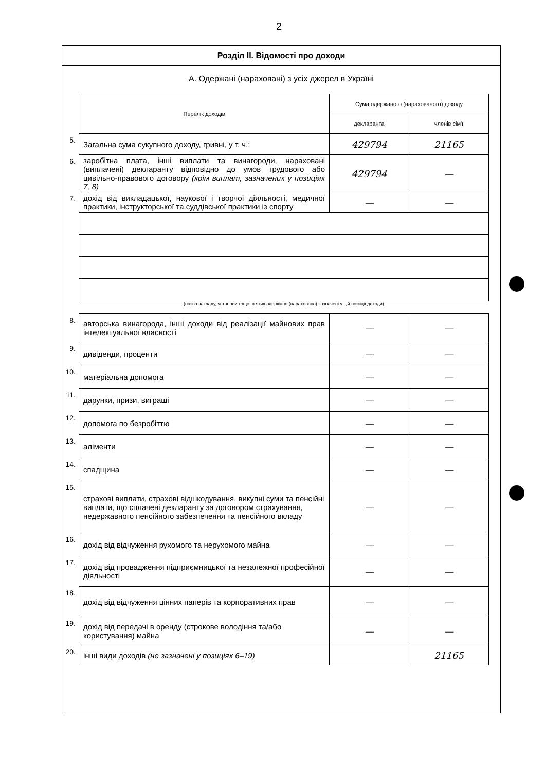2
Розділ ІІ. Відомості про доходи
А. Одержані (нараховані) з усіх джерел в Україні
| | Перелік доходів | Сума одержаного (нарахованого) доходу | |
| | | декларанта | членів сім'ї |
| 5. | Загальна сума сукупного доходу, гривні, у т. ч.: | 429794 | 21165 |
| 6. | заробітна плата, інші виплати та винагороди, нараховані (виплачені) декларанту відповідно до умов трудового або цивільно-правового договору (крім виплат, зазначених у позиціях 7, 8) | 429794 | — |
| 7. | дохід від викладацької, наукової і творчої діяльності, медичної практики, інструкторської та суддівської практики із спорту | — | — |
| | (назва закладу, установи тощо, в яких одержано (нараховано) зазначені у цій позиції доходи) | | |
| 8. | авторська винагорода, інші доходи від реалізації майнових прав інтелектуальної власності | — | — |
| 9. | дивіденди, проценти | — | — |
| 10. | матеріальна допомога | — | — |
| 11. | дарунки, призи, виграші | — | — |
| 12. | допомога по безробіттю | — | — |
| 13. | аліменти | — | — |
| 14. | спадщина | — | — |
| 15. | страхові виплати, страхові відшкодування, викупні суми та пенсійні виплати, що сплачені декларанту за договором страхування, недержавного пенсійного забезпечення та пенсійного вкладу | — | — |
| 16. | дохід від відчуження рухомого та нерухомого майна | — | — |
| 17. | дохід від провадження підприємницької та незалежної професійної діяльності | — | — |
| 18. | дохід від відчуження цінних паперів та корпоративних прав | — | — |
| 19. | дохід від передачі в оренду (строкове володіння та/або користування) майна | — | — |
| 20. | інші види доходів (не зазначені у позиціях 6–19) | | 21165 |